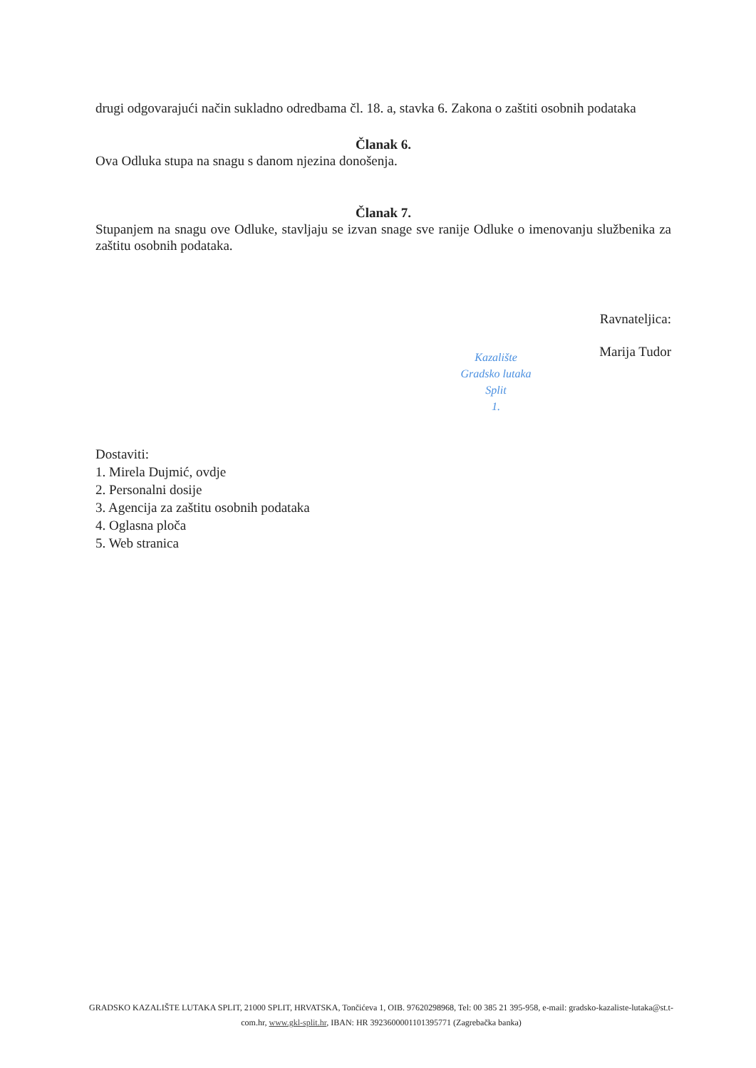drugi odgovarajući način sukladno odredbama čl. 18. a, stavka 6. Zakona o zaštiti osobnih podataka
Članak 6.
Ova Odluka stupa na snagu s danom njezina donošenja.
Članak 7.
Stupanjem na snagu ove Odluke, stavljaju se izvan snage sve ranije Odluke o imenovanju službenika za zaštitu osobnih podataka.
Ravnateljica:
Marija Tudor
Dostaviti:
1. Mirela Dujmić, ovdje
2. Personalni dosije
3. Agencija za zaštitu osobnih podataka
4. Oglasna ploča
5. Web stranica
Kazalište
Gradsko lutaka
Split
1.
GRADSKO KAZALIŠTE LUTAKA SPLIT, 21000 SPLIT, HRVATSKA, Tončićeva 1, OIB. 97620298968, Tel: 00 385 21 395-958, e-mail: gradsko-kazaliste-lutaka@st.t-com.hr, www.gkl-split.hr, IBAN: HR 3923600001101395771 (Zagrebačka banka)